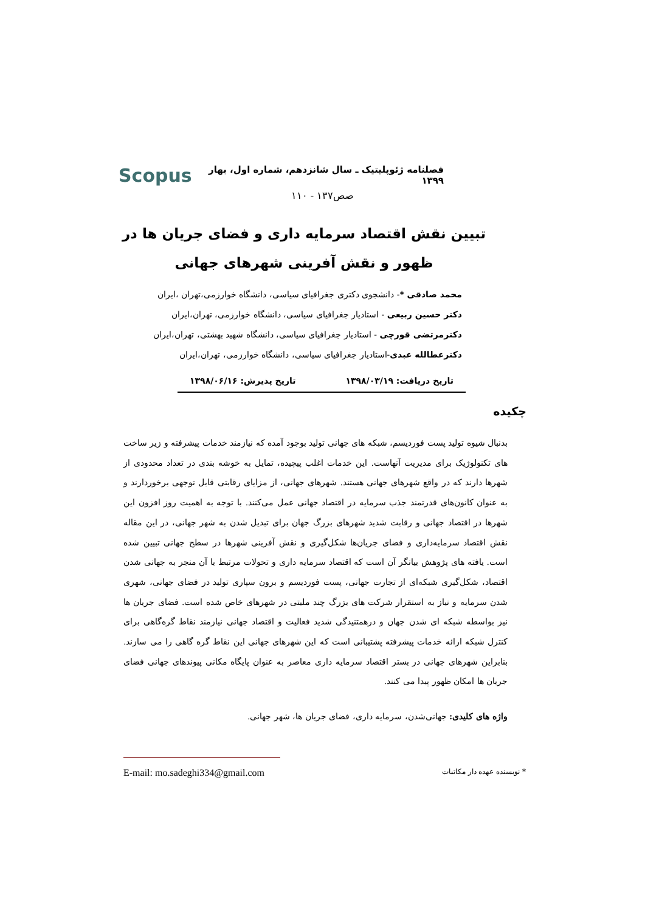فصلنامه ژئوپلیتیک ـ سال شانزدهم، شماره اول، بهار ۱۳۹۹ Scopus
صص۱۳۷ - ۱۱۰
تبیین نقش اقتصاد سرمایه داری و فضای جریان ها در ظهور و نقش آفرینی شهرهای جهانی
محمد صادقی *- دانشجوی دکتری جغرافیای سیاسی، دانشگاه خوارزمی،تهران ،ایران
دکتر حسین ربیعی - استادیار جغرافیای سیاسی، دانشگاه خوارزمی، تهران،ایران
دکترمرتضی قورچی - استادیار جغرافیای سیاسی، دانشگاه شهید بهشتی، تهران،ایران
دکترعطالله عبدی-استادیار جغرافیای سیاسی، دانشگاه خوارزمی، تهران،ایران
تاریخ دریافت: ۱۳۹۸/۰۳/۱۹ تاریخ پذیرش: ۱۳۹۸/۰۶/۱۶
چکیده
بدنبال شیوه تولید پست فوردیسم، شبکه های جهانی تولید بوجود آمده که نیازمند خدمات پیشرفته و زیر ساخت های تکنولوژیک برای مدیریت آنهاست. این خدمات اغلب پیچیده، تمایل به خوشه بندی در تعداد محدودی از شهرها دارند که در واقع شهرهای جهانی هستند. شهرهای جهانی، از مزایای رقابتی قابل توجهی برخوردارند و به عنوان کانون‌های قدرتمند جذب سرمایه در اقتصاد جهانی عمل می‌کنند. با توجه به اهمیت روز افزون این شهرها در اقتصاد جهانی و رقابت شدید شهرهای بزرگ جهان برای تبدیل شدن به شهر جهانی، در این مقاله نقش اقتصاد سرمایه‌داری و فضای جریان‌ها شکل‌گیری و نقش آفرینی شهرها در سطح جهانی تبیین شده است. یافته های پژوهش بیانگر آن است که اقتصاد سرمایه داری و تحولات مرتبط با آن منجر به جهانی شدن اقتصاد، شکل‌گیری شبکه‌ای از تجارت جهانی، پست فوردیسم و برون سپاری تولید در فضای جهانی، شهری شدن سرمایه و نیاز به استقرار شرکت های بزرگ چند ملیتی در شهرهای خاص شده است. فضای جریان ها نیز بواسطه شبکه ای شدن جهان و درهمتنیدگی شدید فعالیت و اقتصاد جهانی نیازمند نقاط گره‌گاهی برای کنترل شبکه ارائه خدمات پیشرفته پشتیبانی است که این شهرهای جهانی این نقاط گره گاهی را می سازند. بنابراین شهرهای جهانی در بستر اقتصاد سرمایه داری معاصر به عنوان پایگاه مکانی پیوندهای جهانی فضای جریان ها امکان ظهور پیدا می کنند.
واژه های کلیدی: جهانی‌شدن، سرمایه داری، فضای جریان ها، شهر جهانی.
* نویسنده عهده دار مکاتبات E-mail: mo.sadeghi334@gmail.com